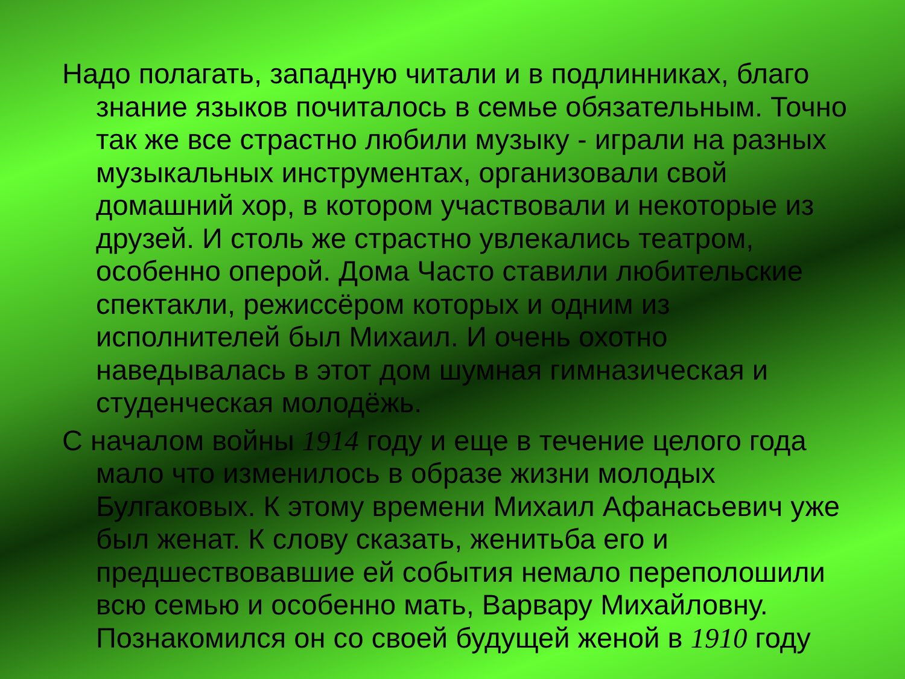Надо полагать, западную читали и в подлинниках, благо знание языков почиталось в семье обязательным. Точно так же все страстно любили музыку - играли на разных музыкальных инструментах, организовали свой домашний хор, в котором участвовали и некоторые из друзей. И столь же страстно увлекались театром, особенно оперой. Дома Часто ставили любительские спектакли, режиссёром которых и одним из исполнителей был Михаил. И очень охотно наведывалась в этот дом шумная гимназическая и студенческая молодёжь.
С началом войны 1914 году и еще в течение целого года мало что изменилось в образе жизни молодых Булгаковых. К этому времени Михаил Афанасьевич уже был женат. К слову сказать, женитьба его и предшествовавшие ей события немало переполошили всю семью и особенно мать, Варвару Михайловну. Познакомился он со своей будущей женой в 1910 году